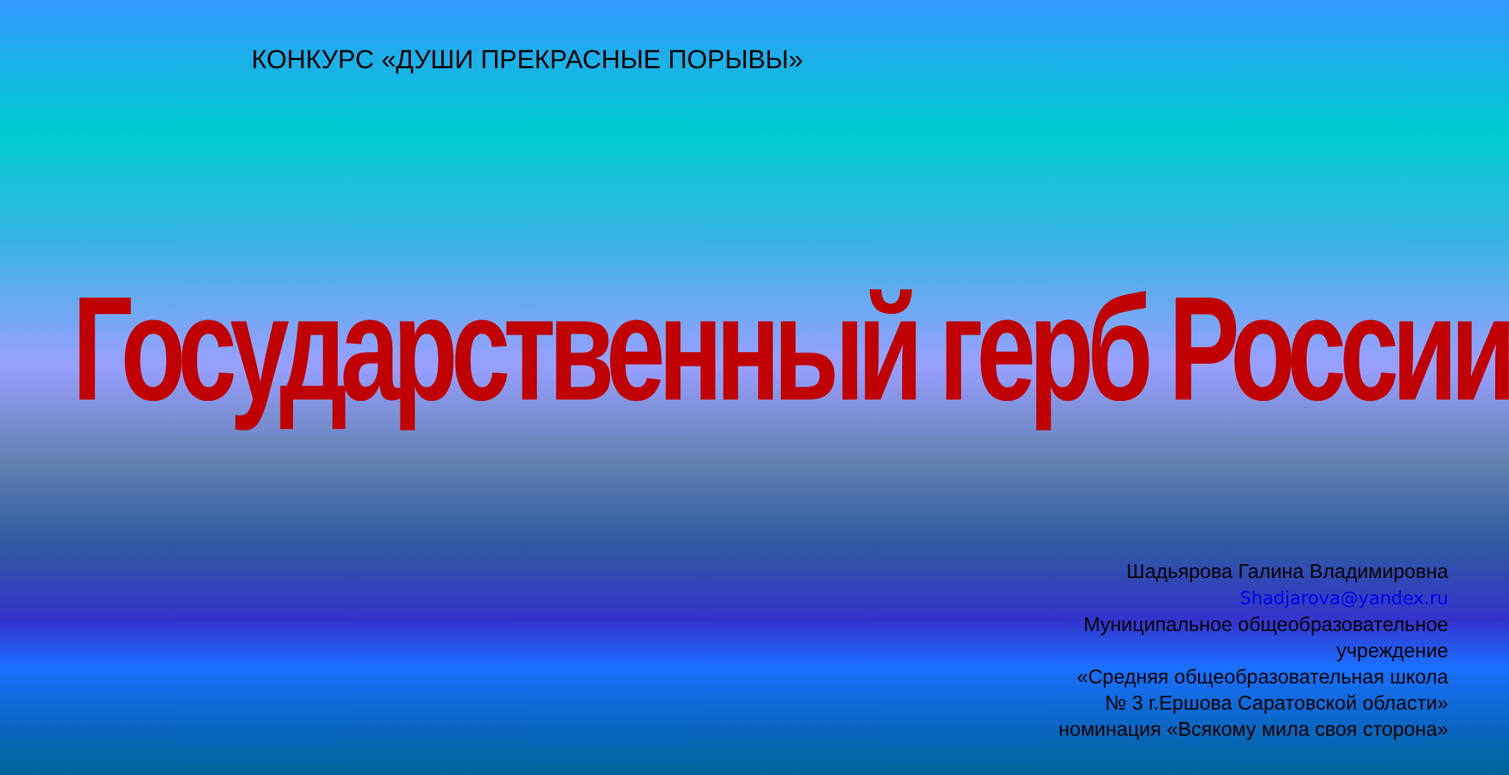КОНКУРС «ДУШИ ПРЕКРАСНЫЕ ПОРЫВЫ»
Государственный герб России
Шадьярова Галина Владимировна
Shadjarova@yandex.ru
Муниципальное общеобразовательное
учреждение
«Средняя общеобразовательная школа
№ 3 г.Ершова Саратовской области»
номинация «Всякому мила своя сторона»